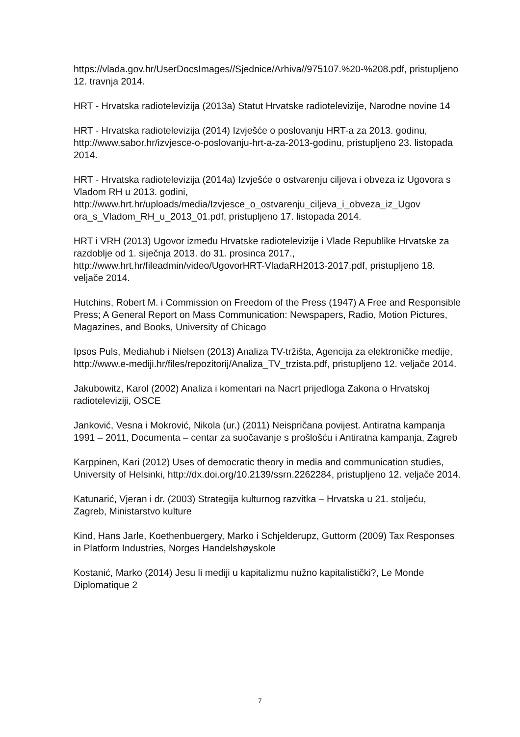https://vlada.gov.hr/UserDocsImages//Sjednice/Arhiva//975107.%20-%208.pdf, pristupljeno 12. travnja 2014.
HRT - Hrvatska radiotelevizija (2013a) Statut Hrvatske radiotelevizije, Narodne novine 14
HRT - Hrvatska radiotelevizija (2014) Izvješće o poslovanju HRT-a za 2013. godinu, http://www.sabor.hr/izvjesce-o-poslovanju-hrt-a-za-2013-godinu, pristupljeno 23. listopada 2014.
HRT - Hrvatska radiotelevizija (2014a) Izvješće o ostvarenju ciljeva i obveza iz Ugovora s Vladom RH u 2013. godini, http://www.hrt.hr/uploads/media/Izvjesce_o_ostvarenju_ciljeva_i_obveza_iz_Ugov ora_s_Vladom_RH_u_2013_01.pdf, pristupljeno 17. listopada 2014.
HRT i VRH (2013) Ugovor između Hrvatske radiotelevizije i Vlade Republike Hrvatske za razdoblje od 1. siječnja 2013. do 31. prosinca 2017., http://www.hrt.hr/fileadmin/video/UgovorHRT-VladaRH2013-2017.pdf, pristupljeno 18. veljače 2014.
Hutchins, Robert M. i Commission on Freedom of the Press (1947) A Free and Responsible Press; A General Report on Mass Communication: Newspapers, Radio, Motion Pictures, Magazines, and Books, University of Chicago
Ipsos Puls, Mediahub i Nielsen (2013) Analiza TV-tržišta, Agencija za elektroničke medije, http://www.e-mediji.hr/files/repozitorij/Analiza_TV_trzista.pdf, pristupljeno 12. veljače 2014.
Jakubowitz, Karol (2002) Analiza i komentari na Nacrt prijedloga Zakona o Hrvatskoj radioteleviziji, OSCE
Janković, Vesna i Mokrović, Nikola (ur.) (2011) Neispričana povijest. Antiratna kampanja 1991 – 2011, Documenta – centar za suočavanje s prošlošću i Antiratna kampanja, Zagreb
Karppinen, Kari (2012) Uses of democratic theory in media and communication studies, University of Helsinki, http://dx.doi.org/10.2139/ssrn.2262284, pristupljeno 12. veljače 2014.
Katunarić, Vjeran i dr. (2003) Strategija kulturnog razvitka – Hrvatska u 21. stoljeću, Zagreb, Ministarstvo kulture
Kind, Hans Jarle, Koethenbuergery, Marko i Schjelderupz, Guttorm (2009) Tax Responses in Platform Industries, Norges Handelshøyskole
Kostanić, Marko (2014) Jesu li mediji u kapitalizmu nužno kapitalistički?, Le Monde Diplomatique 2
7